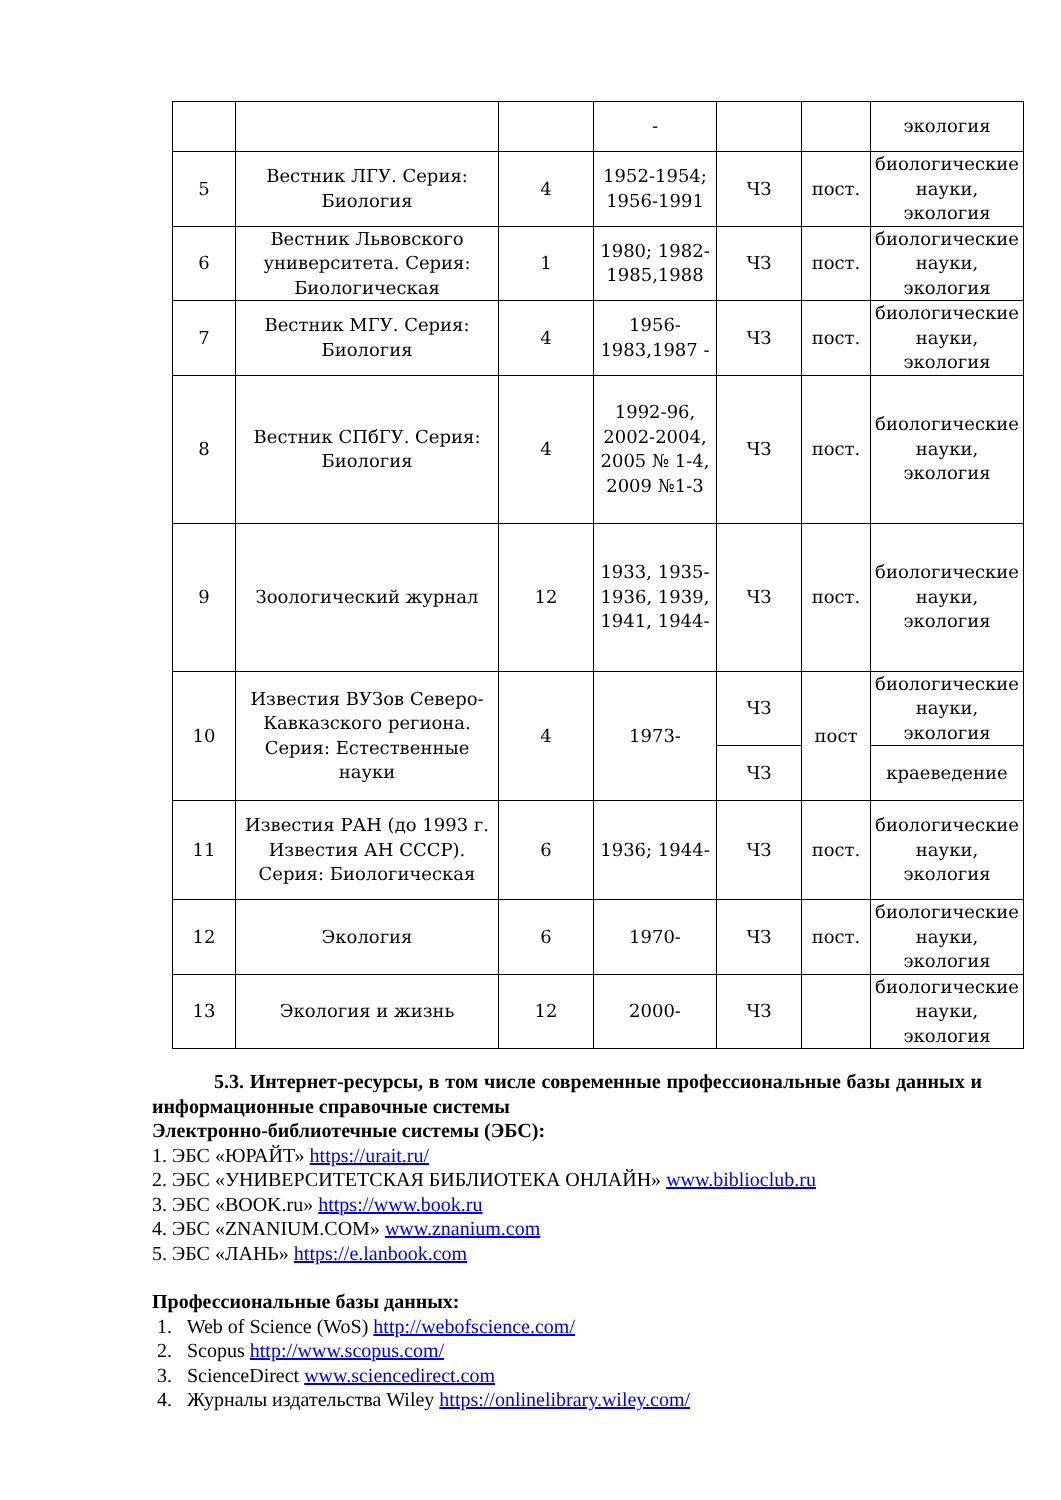| | | | - | | | экология |
| 5 | Вестник ЛГУ. Серия: Биология | 4 | 1952-1954; 1956-1991 | ЧЗ | пост. | биологические науки, экология |
| 6 | Вестник Львовского университета. Серия: Биологическая | 1 | 1980; 1982-1985,1988 | ЧЗ | пост. | биологические науки, экология |
| 7 | Вестник МГУ. Серия: Биология | 4 | 1956-1983,1987 - | ЧЗ | пост. | биологические науки, экология |
| 8 | Вестник СПбГУ. Серия: Биология | 4 | 1992-96, 2002-2004, 2005 № 1-4, 2009 №1-3 | ЧЗ | пост. | биологические науки, экология |
| 9 | Зоологический журнал | 12 | 1933, 1935-1936, 1939, 1941, 1944- | ЧЗ | пост. | биологические науки, экология |
| 10 | Известия ВУЗов Северо-Кавказского региона. Серия: Естественные науки | 4 | 1973- | ЧЗ | пост | биологические науки, экология |
| | | | | ЧЗ | | краеведение |
| 11 | Известия РАН (до 1993 г. Известия АН СССР). Серия: Биологическая | 6 | 1936; 1944- | ЧЗ | пост. | биологические науки, экология |
| 12 | Экология | 6 | 1970- | ЧЗ | пост. | биологические науки, экология |
| 13 | Экология и жизнь | 12 | 2000- | ЧЗ | | биологические науки, экология |
5.3. Интернет-ресурсы, в том числе современные профессиональные базы данных и информационные справочные системы
Электронно-библиотечные системы (ЭБС):
1. ЭБС «ЮРАЙТ» https://urait.ru/
2. ЭБС «УНИВЕРСИТЕТСКАЯ БИБЛИОТЕКА ОНЛАЙН» www.biblioclub.ru
3. ЭБС «BOOK.ru» https://www.book.ru
4. ЭБС «ZNANIUM.COM» www.znanium.com
5. ЭБС «ЛАНЬ» https://e.lanbook.com
Профессиональные базы данных:
1. Web of Science (WoS) http://webofscience.com/
2. Scopus http://www.scopus.com/
3. ScienceDirect www.sciencedirect.com
4. Журналы издательства Wiley https://onlinelibrary.wiley.com/